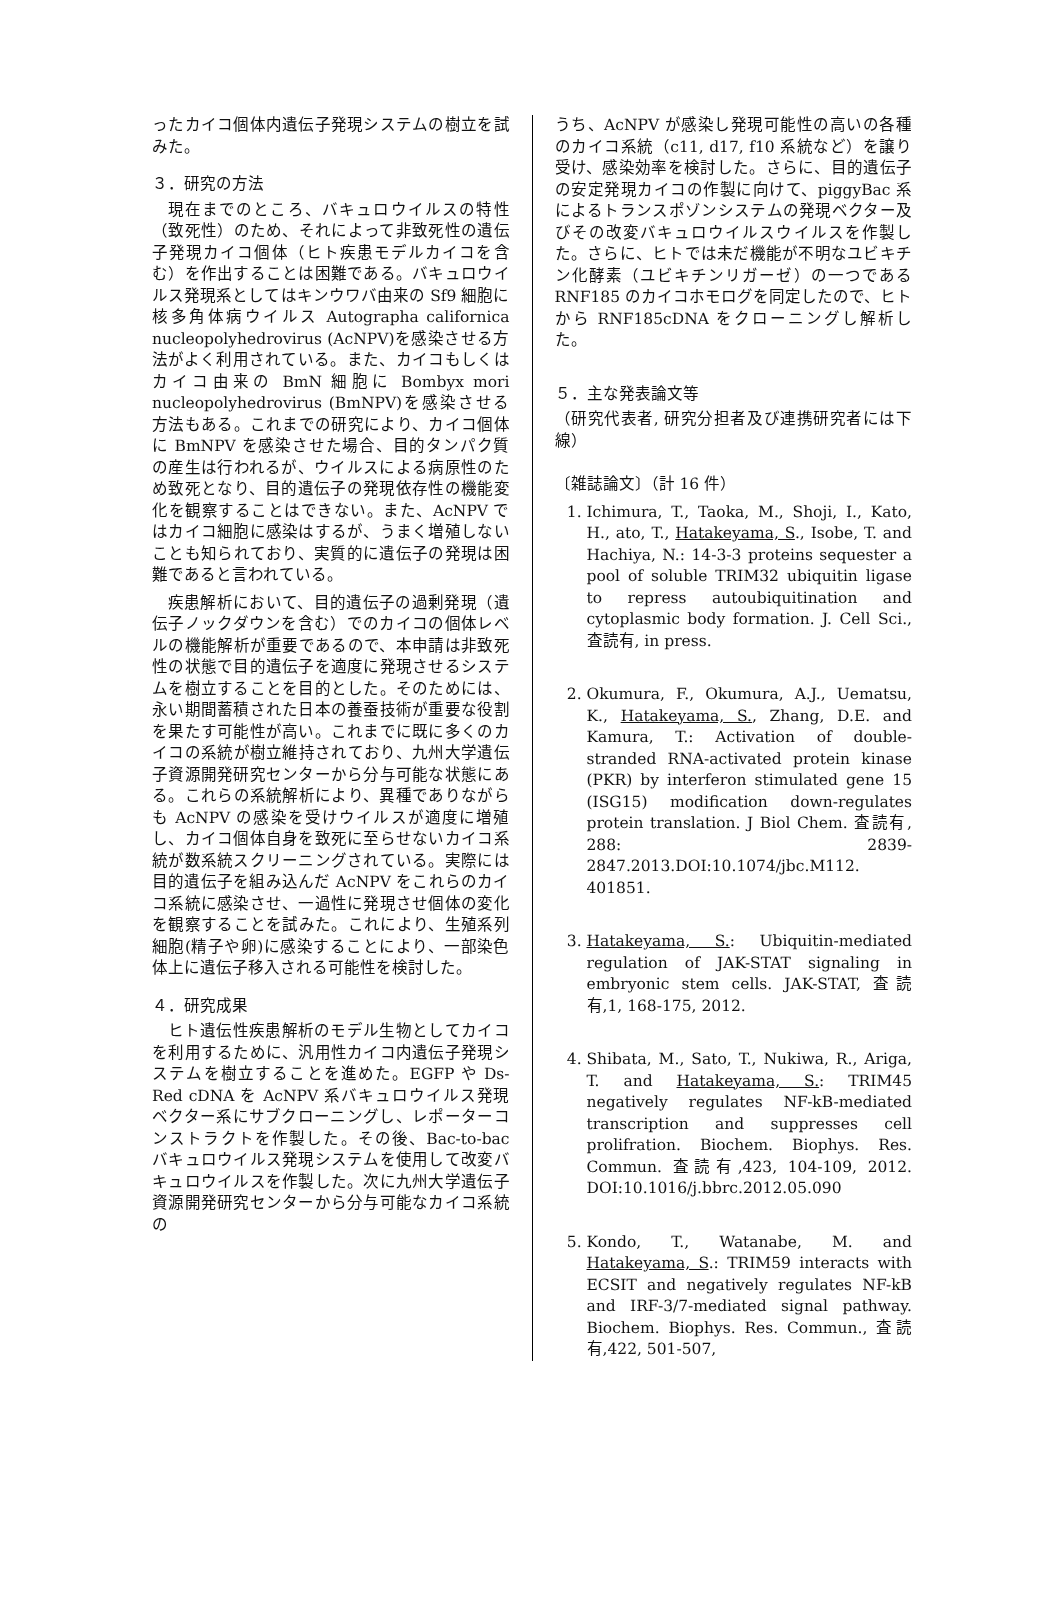ったカイコ個体内遺伝子発現システムの樹立を試みた。
３．研究の方法
現在までのところ、バキュロウイルスの特性（致死性）のため、それによって非致死性の遺伝子発現カイコ個体（ヒト疾患モデルカイコを含む）を作出することは困難である。バキュロウイルス発現系としてはキンウワバ由来の Sf9 細胞に核多角体病ウイルス Autographa californica nucleopolyhedrovirus (AcNPV)を感染させる方法がよく利用されている。また、カイコもしくはカイコ由来の BmN 細胞に Bombyx mori nucleopolyhedrovirus (BmNPV)を感染させる方法もある。これまでの研究により、カイコ個体に BmNPV を感染させた場合、目的タンパク質の産生は行われるが、ウイルスによる病原性のため致死となり、目的遺伝子の発現依存性の機能変化を観察することはできない。また、AcNPV ではカイコ細胞に感染はするが、うまく増殖しないことも知られており、実質的に遺伝子の発現は困難であると言われている。
疾患解析において、目的遺伝子の過剰発現（遺伝子ノックダウンを含む）でのカイコの個体レベルの機能解析が重要であるので、本申請は非致死性の状態で目的遺伝子を適度に発現させるシステムを樹立することを目的とした。そのためには、永い期間蓄積された日本の養蚕技術が重要な役割を果たす可能性が高い。これまでに既に多くのカイコの系統が樹立維持されており、九州大学遺伝子資源開発研究センターから分与可能な状態にある。これらの系統解析により、異種でありながらも AcNPV の感染を受けウイルスが適度に増殖し、カイコ個体自身を致死に至らせないカイコ系統が数系統スクリーニングされている。実際には目的遺伝子を組み込んだ AcNPV をこれらのカイコ系統に感染させ、一過性に発現させ個体の変化を観察することを試みた。これにより、生殖系列細胞(精子や卵)に感染することにより、一部染色体上に遺伝子移入される可能性を検討した。
４．研究成果
ヒト遺伝性疾患解析のモデル生物としてカイコを利用するために、汎用性カイコ内遺伝子発現システムを樹立することを進めた。EGFP や Ds-Red cDNA を AcNPV 系バキュロウイルス発現ベクター系にサブクローニングし、レポーターコンストラクトを作製した。その後、Bac-to-bac バキュロウイルス発現システムを使用して改変バキュロウイルスを作製した。次に九州大学遺伝子資源開発研究センターから分与可能なカイコ系統の
うち、AcNPV が感染し発現可能性の高いの各種のカイコ系統（c11, d17, f10 系統など）を譲り受け、感染効率を検討した。さらに、目的遺伝子の安定発現カイコの作製に向けて、piggyBac 系によるトランスポゾンシステムの発現ベクター及びその改変バキュロウイルスウイルスを作製した。さらに、ヒトでは未だ機能が不明なユビキチン化酵素（ユビキチンリガーゼ）の一つである RNF185 のカイコホモログを同定したので、ヒトから RNF185cDNA をクローニングし解析した。
５．主な発表論文等
（研究代表者, 研究分担者及び連携研究者には下線）
〔雑誌論文〕（計 16 件）
1. Ichimura, T., Taoka, M., Shoji, I., Kato, H., ato, T., Hatakeyama, S., Isobe, T. and Hachiya, N.: 14-3-3 proteins sequester a pool of soluble TRIM32 ubiquitin ligase to repress autoubiquitination and cytoplasmic body formation. J. Cell Sci., 査読有, in press.
2. Okumura, F., Okumura, A.J., Uematsu, K., Hatakeyama, S., Zhang, D.E. and Kamura, T.: Activation of double-stranded RNA-activated protein kinase (PKR) by interferon stimulated gene 15 (ISG15) modification down-regulates protein translation. J Biol Chem. 査読有, 288: 2839-2847.2013.DOI:10.1074/jbc.M112. 401851.
3. Hatakeyama, S.: Ubiquitin-mediated regulation of JAK-STAT signaling in embryonic stem cells. JAK-STAT, 査読有,1, 168-175, 2012.
4. Shibata, M., Sato, T., Nukiwa, R., Ariga, T. and Hatakeyama, S.: TRIM45 negatively regulates NF-kB-mediated transcription and suppresses cell prolifration. Biochem. Biophys. Res. Commun. 査読有,423, 104-109, 2012. DOI:10.1016/j.bbrc.2012.05.090
5. Kondo, T., Watanabe, M. and Hatakeyama, S.: TRIM59 interacts with ECSIT and negatively regulates NF-kB and IRF-3/7-mediated signal pathway. Biochem. Biophys. Res. Commun., 査読有,422, 501-507,